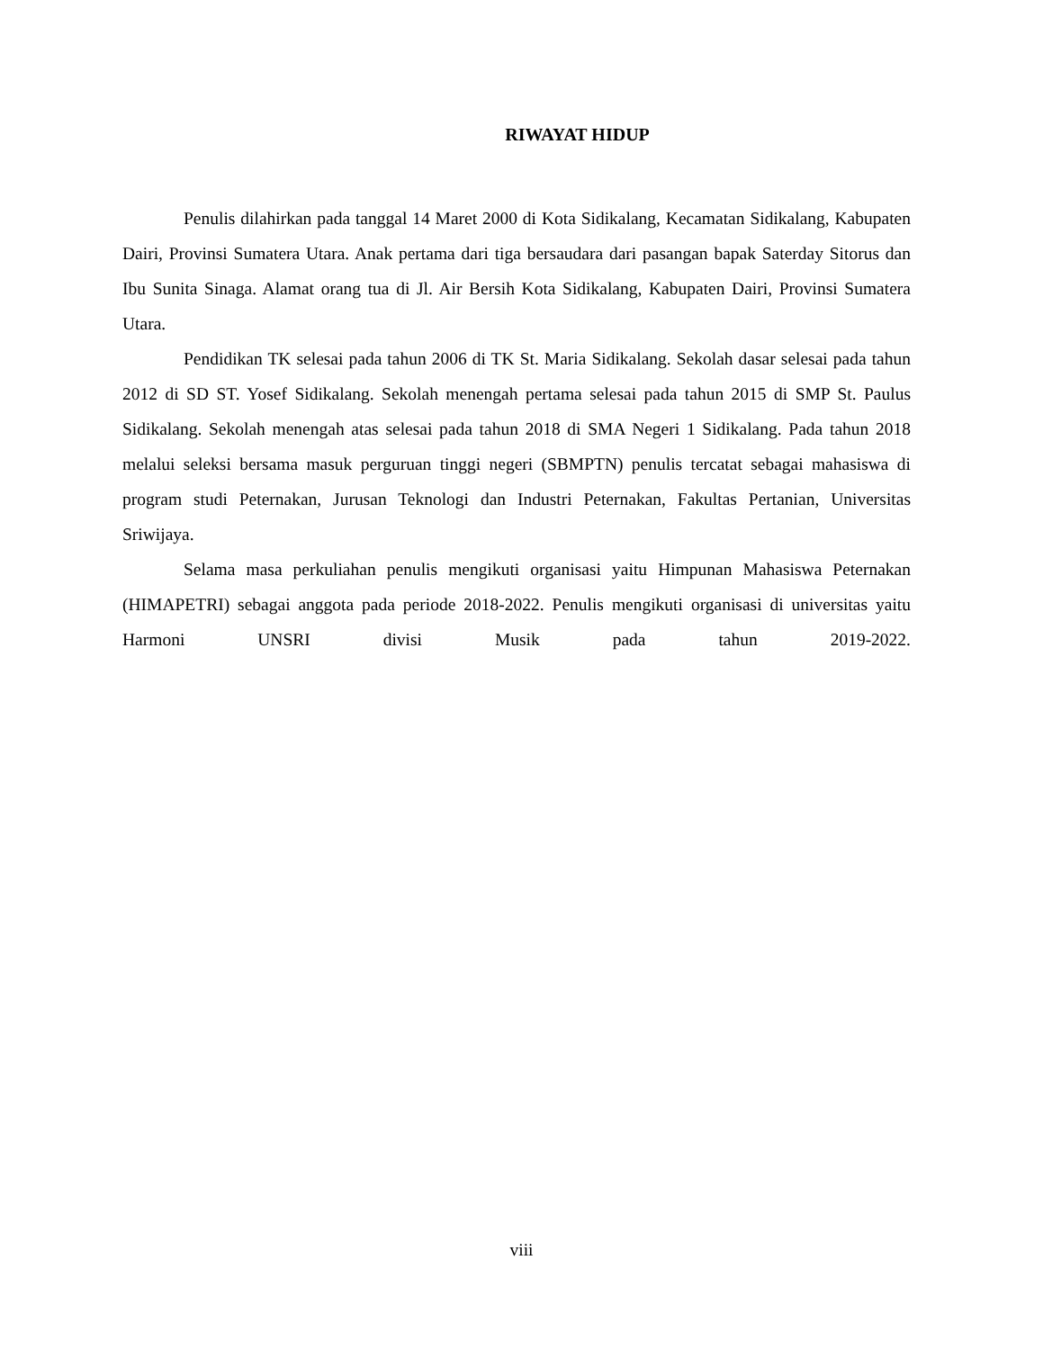RIWAYAT HIDUP
Penulis dilahirkan pada tanggal 14 Maret 2000 di Kota Sidikalang, Kecamatan Sidikalang, Kabupaten Dairi, Provinsi Sumatera Utara. Anak pertama dari tiga bersaudara dari pasangan bapak Saterday Sitorus dan Ibu Sunita Sinaga. Alamat orang tua di Jl. Air Bersih Kota Sidikalang, Kabupaten Dairi, Provinsi Sumatera Utara.
Pendidikan TK selesai pada tahun 2006 di TK St. Maria Sidikalang. Sekolah dasar selesai pada tahun 2012 di SD ST. Yosef Sidikalang. Sekolah menengah pertama selesai pada tahun 2015 di SMP St. Paulus Sidikalang. Sekolah menengah atas selesai pada tahun 2018 di SMA Negeri 1 Sidikalang. Pada tahun 2018 melalui seleksi bersama masuk perguruan tinggi negeri (SBMPTN) penulis tercatat sebagai mahasiswa di program studi Peternakan, Jurusan Teknologi dan Industri Peternakan, Fakultas Pertanian, Universitas Sriwijaya.
Selama masa perkuliahan penulis mengikuti organisasi yaitu Himpunan Mahasiswa Peternakan (HIMAPETRI) sebagai anggota pada periode 2018-2022. Penulis mengikuti organisasi di universitas yaitu Harmoni UNSRI divisi Musik pada tahun 2019-2022.
viii